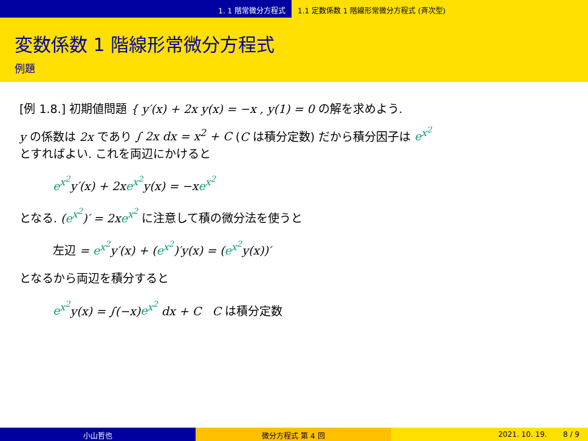1. 1 階常微分方程式 1.1 定数係数 1 階線形常微分方程式 (斉次型)
変数係数 1 階線形常微分方程式
例題
[例 1.8.] 初期値問題 { y′(x) + 2x y(x) = −x , y(1) = 0 の解を求めよう.
y の係数は 2x であり ∫ 2x dx = x<sup>2</sup> + C (C は積分定数) だから積分因子は e<sup>x<sup>2</sup></sup>
とすればよい. これを両辺にかけると
e<sup>x<sup>2</sup></sup>y′(x) + 2xe<sup>x<sup>2</sup></sup>y(x) = −xe<sup>x<sup>2</sup></sup>
となる. (e<sup>x<sup>2</sup></sup>)′ = 2xe<sup>x<sup>2</sup></sup> に注意して積の微分法を使うと
左辺 = e<sup>x<sup>2</sup></sup>y′(x) + (e<sup>x<sup>2</sup></sup>)′y(x) = (e<sup>x<sup>2</sup></sup>y(x))′
となるから両辺を積分すると
e<sup>x<sup>2</sup></sup>y(x) = ∫(−x)e<sup>x<sup>2</sup></sup> dx + C C は積分定数
小山哲也 微分方程式 第 4 回 2021. 10. 19. 8 / 9